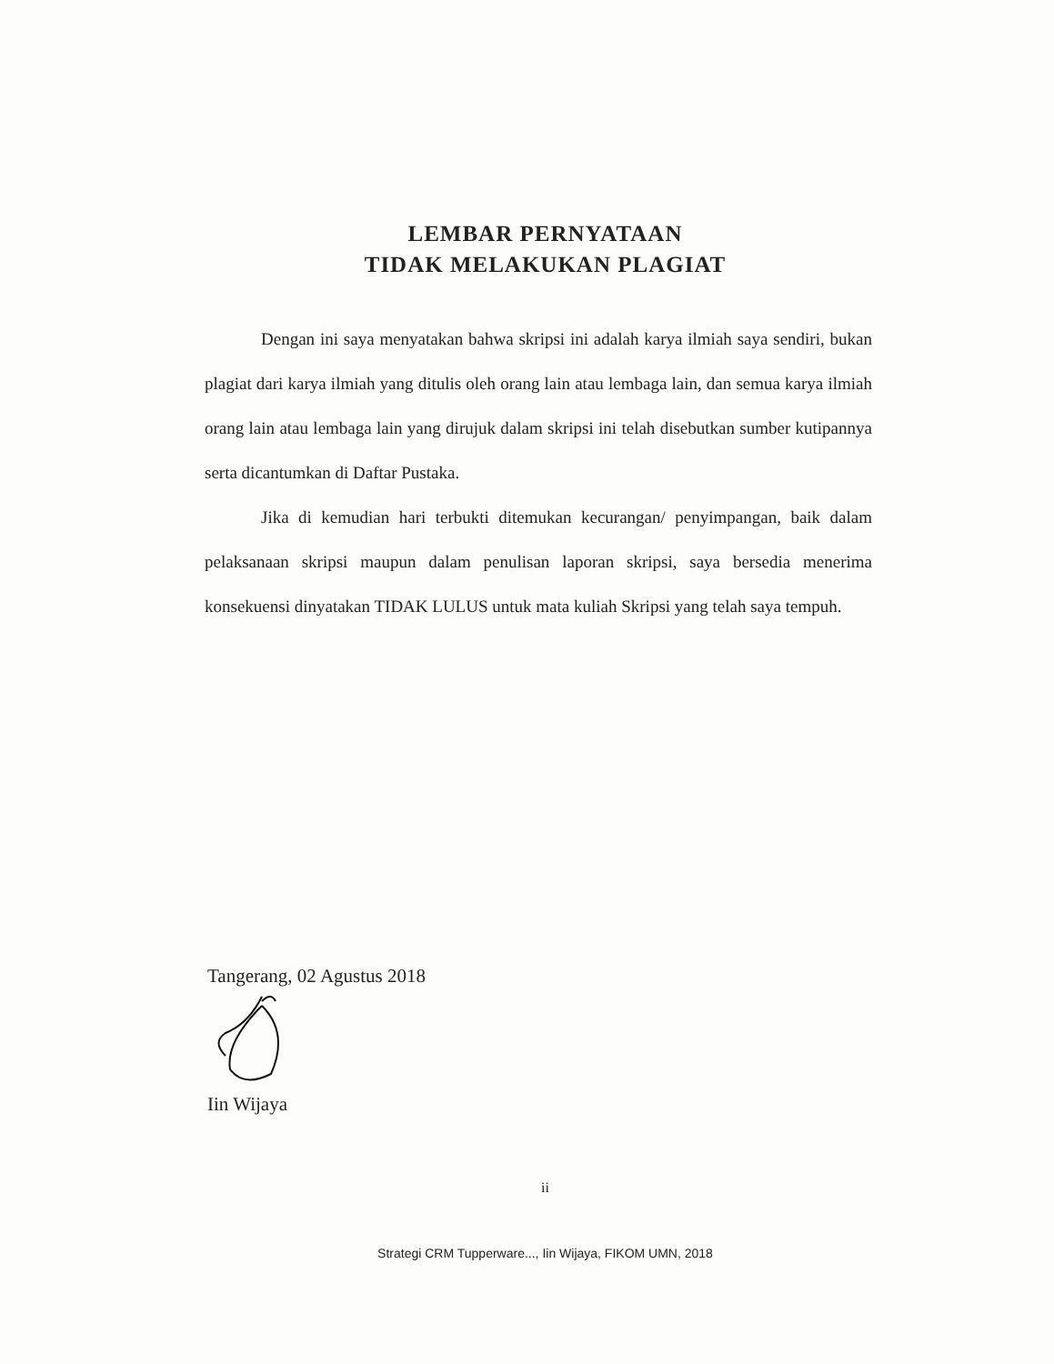LEMBAR PERNYATAAN
TIDAK MELAKUKAN PLAGIAT
Dengan ini saya menyatakan bahwa skripsi ini adalah karya ilmiah saya sendiri, bukan plagiat dari karya ilmiah yang ditulis oleh orang lain atau lembaga lain, dan semua karya ilmiah orang lain atau lembaga lain yang dirujuk dalam skripsi ini telah disebutkan sumber kutipannya serta dicantumkan di Daftar Pustaka.
Jika di kemudian hari terbukti ditemukan kecurangan/ penyimpangan, baik dalam pelaksanaan skripsi maupun dalam penulisan laporan skripsi, saya bersedia menerima konsekuensi dinyatakan TIDAK LULUS untuk mata kuliah Skripsi yang telah saya tempuh.
Tangerang, 02 Agustus 2018
Iin Wijaya
ii
Strategi CRM Tupperware..., Iin Wijaya, FIKOM UMN, 2018